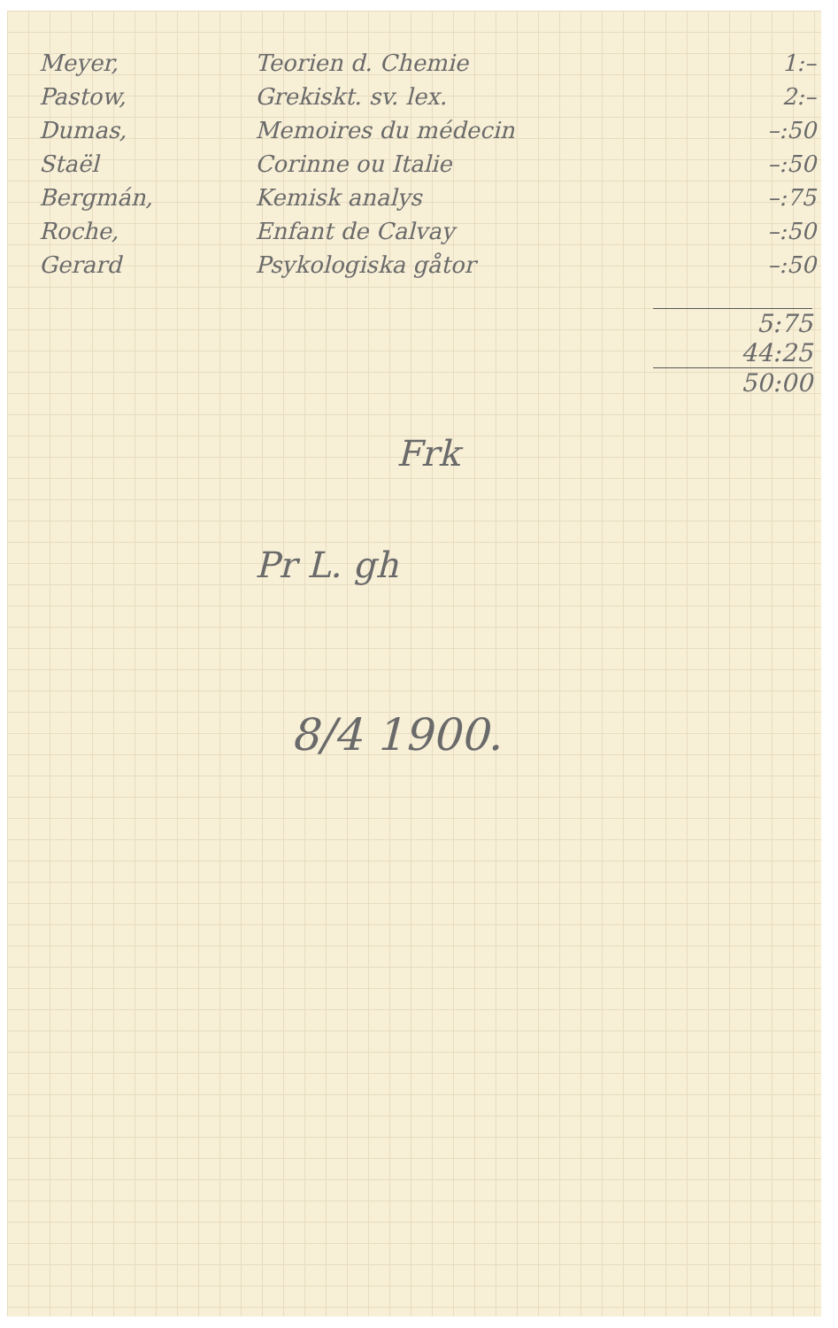| Meyer, | Teorien d. Chemie | 1:– |
| Pastow, | Grekiskt. sv. lex. | 2:– |
| Dumas, | Memoires du médecin | –:50 |
| Staël | Corinne ou Italie | –:50 |
| Bergmán, | Kemisk analys | –:75 |
| Roche, | Enfant de Calvay | –:50 |
| Gerard | Psykologiska gåtor | –:50 |
5:75
44:25
50:00
Frk
Pr L. gh
8/4 1900.